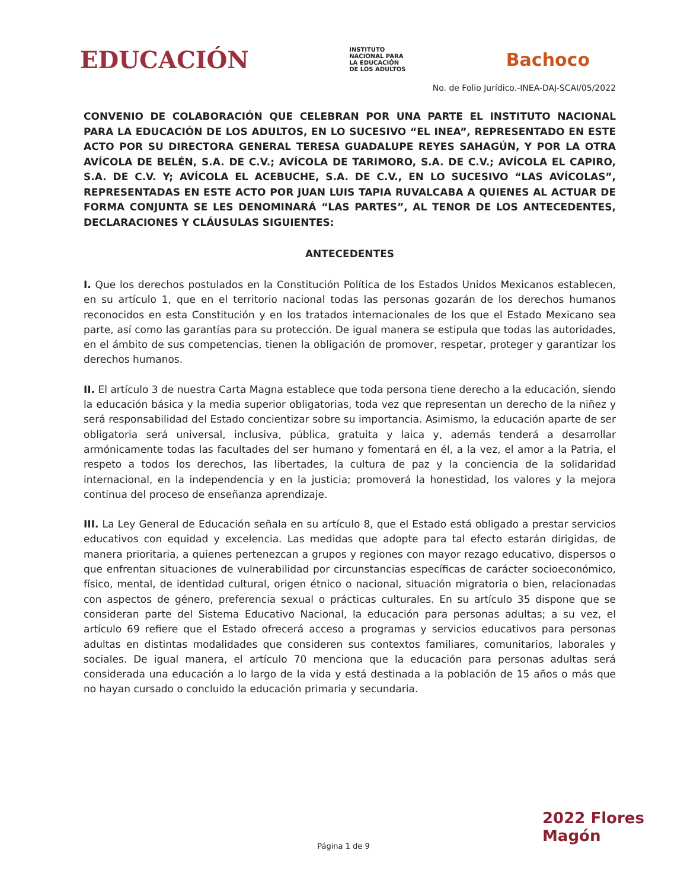EDUCACIÓN
INSTITUTO
NACIONAL PARA
LA EDUCACIÓN
DE LOS ADULTOS
Bachoco
No. de Folio Jurídico.-INEA-DAJ-SCAI/05/2022
CONVENIO DE COLABORACIÓN QUE CELEBRAN POR UNA PARTE EL INSTITUTO NACIONAL PARA LA EDUCACIÓN DE LOS ADULTOS, EN LO SUCESIVO “EL INEA”, REPRESENTADO EN ESTE ACTO POR SU DIRECTORA GENERAL TERESA GUADALUPE REYES SAHAGÚN, Y POR LA OTRA AVÍCOLA DE BELÉN, S.A. DE C.V.; AVÍCOLA DE TARIMORO, S.A. DE C.V.; AVÍCOLA EL CAPIRO, S.A. DE C.V. Y; AVÍCOLA EL ACEBUCHE, S.A. DE C.V., EN LO SUCESIVO “LAS AVÍCOLAS”, REPRESENTADAS EN ESTE ACTO POR JUAN LUIS TAPIA RUVALCABA A QUIENES AL ACTUAR DE FORMA CONJUNTA SE LES DENOMINARÁ “LAS PARTES”, AL TENOR DE LOS ANTECEDENTES, DECLARACIONES Y CLÁUSULAS SIGUIENTES:
ANTECEDENTES
I. Que los derechos postulados en la Constitución Política de los Estados Unidos Mexicanos establecen, en su artículo 1, que en el territorio nacional todas las personas gozarán de los derechos humanos reconocidos en esta Constitución y en los tratados internacionales de los que el Estado Mexicano sea parte, así como las garantías para su protección. De igual manera se estipula que todas las autoridades, en el ámbito de sus competencias, tienen la obligación de promover, respetar, proteger y garantizar los derechos humanos.
II. El artículo 3 de nuestra Carta Magna establece que toda persona tiene derecho a la educación, siendo la educación básica y la media superior obligatorias, toda vez que representan un derecho de la niñez y será responsabilidad del Estado concientizar sobre su importancia. Asimismo, la educación aparte de ser obligatoria será universal, inclusiva, pública, gratuita y laica y, además tenderá a desarrollar armónicamente todas las facultades del ser humano y fomentará en él, a la vez, el amor a la Patria, el respeto a todos los derechos, las libertades, la cultura de paz y la conciencia de la solidaridad internacional, en la independencia y en la justicia; promoverá la honestidad, los valores y la mejora continua del proceso de enseñanza aprendizaje.
III. La Ley General de Educación señala en su artículo 8, que el Estado está obligado a prestar servicios educativos con equidad y excelencia. Las medidas que adopte para tal efecto estarán dirigidas, de manera prioritaria, a quienes pertenezcan a grupos y regiones con mayor rezago educativo, dispersos o que enfrentan situaciones de vulnerabilidad por circunstancias específicas de carácter socioeconómico, físico, mental, de identidad cultural, origen étnico o nacional, situación migratoria o bien, relacionadas con aspectos de género, preferencia sexual o prácticas culturales. En su artículo 35 dispone que se consideran parte del Sistema Educativo Nacional, la educación para personas adultas; a su vez, el artículo 69 refiere que el Estado ofrecerá acceso a programas y servicios educativos para personas adultas en distintas modalidades que consideren sus contextos familiares, comunitarios, laborales y sociales. De igual manera, el artículo 70 menciona que la educación para personas adultas será considerada una educación a lo largo de la vida y está destinada a la población de 15 años o más que no hayan cursado o concluido la educación primaria y secundaria.
2022 Flores Magón
Página 1 de 9